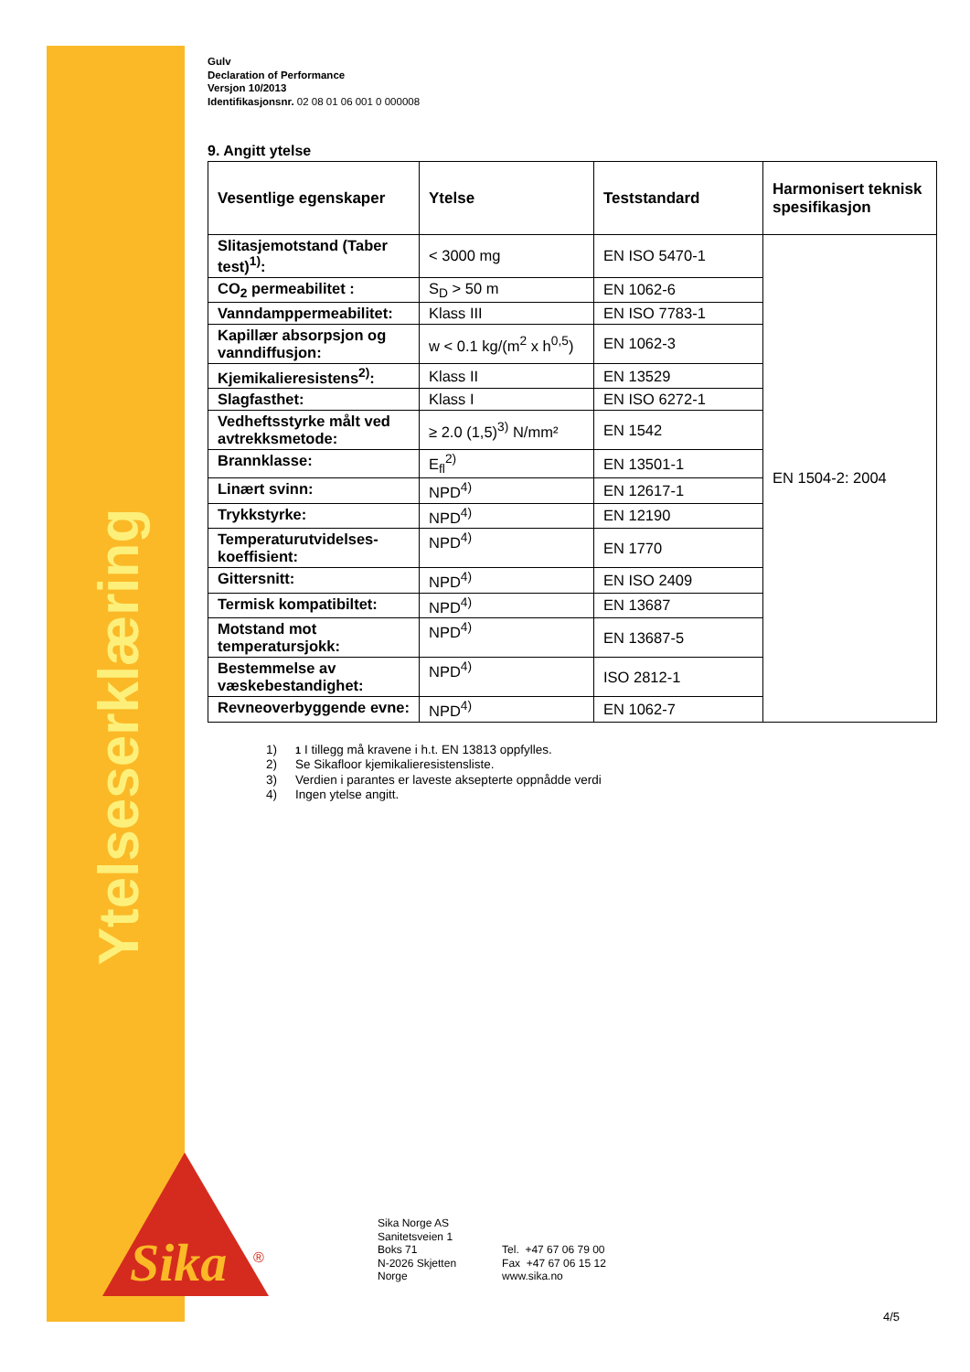Ytelseserklæring
Sika
®
Gulv
Declaration of Performance
Versjon 10/2013
Identifikasjonsnr. 02 08 01 06 001 0 000008
9. Angitt ytelse
| Vesentlige egenskaper | Ytelse | Teststandard | Harmonisert teknisk spesifikasjon |
| --- | --- | --- | --- |
| Slitasjemotstand (Taber test)<sup>1)</sup>: | < 3000 mg | EN ISO 5470-1 | EN 1504-2: 2004 |
| CO<sub>2</sub> permeabilitet : | S<sub>D</sub> > 50 m | EN 1062-6 | |
| Vanndamppermeabilitet: | Klass III | EN ISO 7783-1 | |
| Kapillær absorpsjon og vanndiffusjon: | w < 0.1 kg/(m<sup>2</sup> x h<sup>0,5</sup>) | EN 1062-3 | |
| Kjemikalieresistens<sup>2)</sup>: | Klass II | EN 13529 | |
| Slagfasthet: | Klass I | EN ISO 6272-1 | |
| Vedheftsstyrke målt ved avtrekksmetode: | ≥ 2.0 (1,5)<sup>3)</sup> N/mm² | EN 1542 | |
| Brannklasse: | E<sub>fl</sub><sup>2)</sup> | EN 13501-1 | |
| Linært svinn: | NPD<sup>4)</sup> | EN 12617-1 | |
| Trykkstyrke: | NPD<sup>4)</sup> | EN 12190 | |
| Temperaturutvidelses-koeffisient: | NPD<sup>4)</sup> | EN 1770 | |
| Gittersnitt: | NPD<sup>4)</sup> | EN ISO 2409 | |
| Termisk kompatibiltet: | NPD<sup>4)</sup> | EN 13687 | |
| Motstand mot temperatursjokk: | NPD<sup>4)</sup> | EN 13687-5 | |
| Bestemmelse av væskebestandighet: | NPD<sup>4)</sup> | ISO 2812-1 | |
| Revneoverbyggende evne: | NPD<sup>4)</sup> | EN 1062-7 | |
1) 1 I tillegg må kravene i h.t. EN 13813 oppfylles.
2) Se Sikafloor kjemikalieresistensliste.
3) Verdien i parantes er laveste aksepterte oppnådde verdi
4) Ingen ytelse angitt.
Sika Norge AS
Sanitetsveien 1
Boks 71
N-2026 Skjetten
Norge
Tel. +47 67 06 79 00
Fax +47 67 06 15 12
www.sika.no
4/5